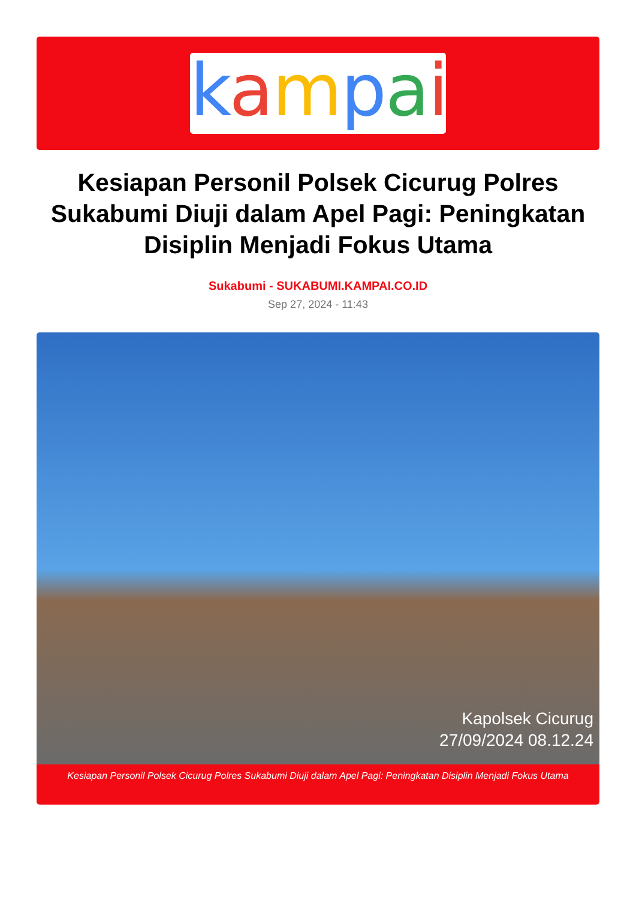kampai
Kesiapan Personil Polsek Cicurug Polres Sukabumi Diuji dalam Apel Pagi: Peningkatan Disiplin Menjadi Fokus Utama
Sukabumi - SUKABUMI.KAMPAI.CO.ID
Sep 27, 2024 - 11:43
Kapolsek Cicurug
27/09/2024 08.12.24
Kesiapan Personil Polsek Cicurug Polres Sukabumi Diuji dalam Apel Pagi: Peningkatan Disiplin Menjadi Fokus Utama